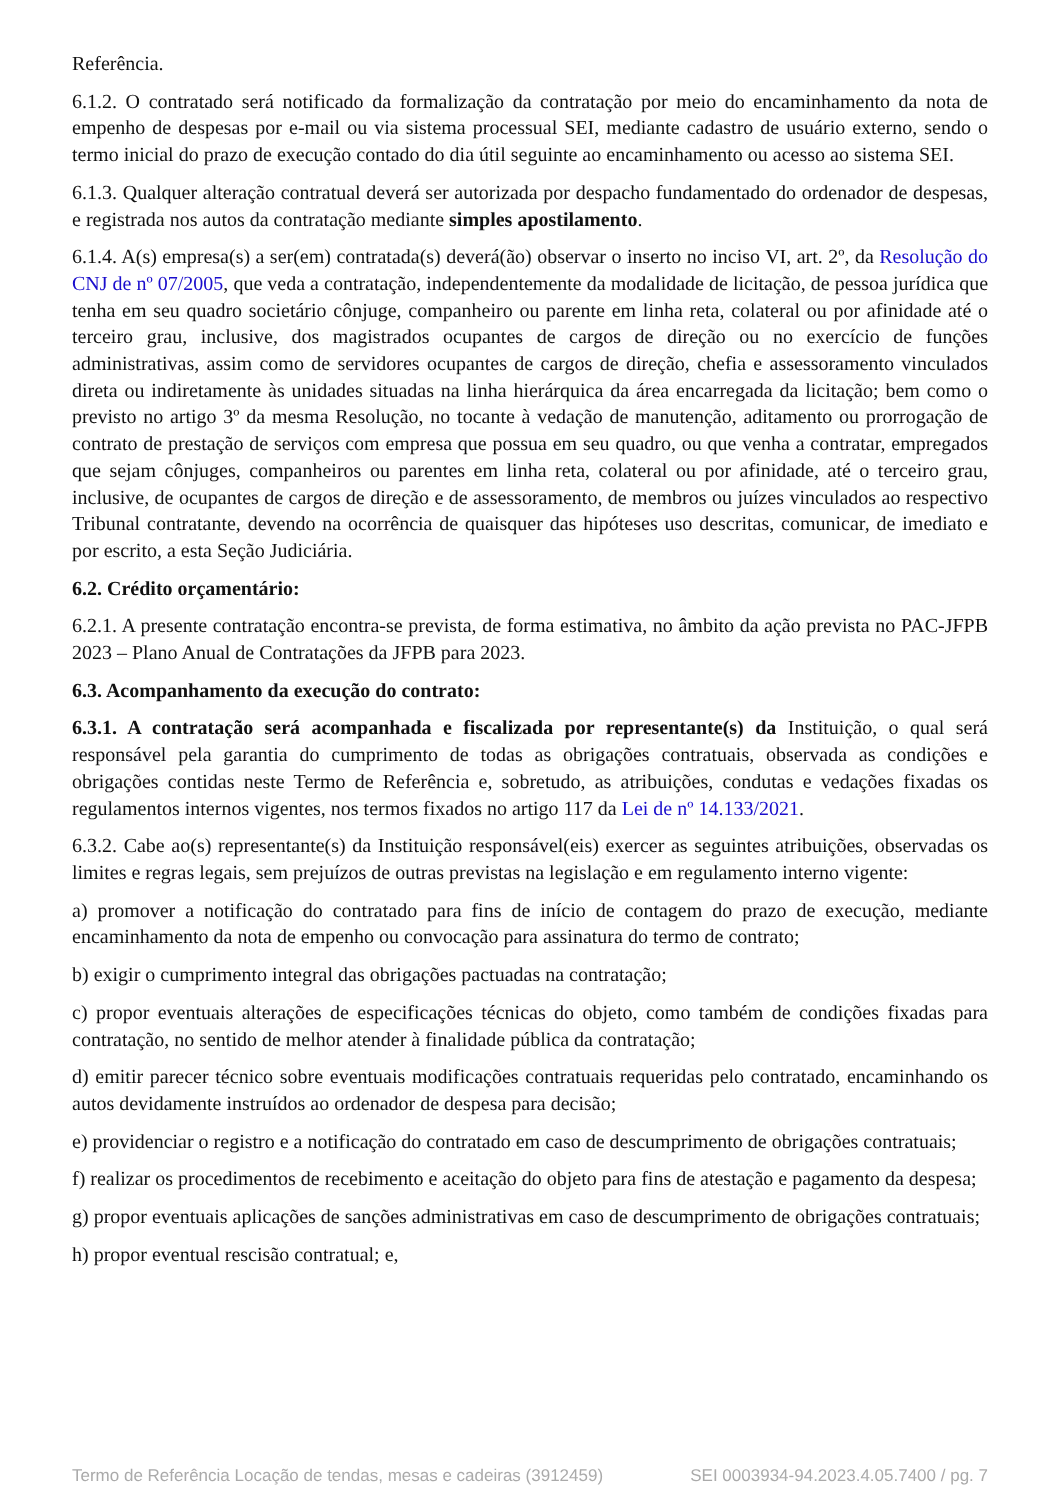Referência.
6.1.2. O contratado será notificado da formalização da contratação por meio do encaminhamento da nota de empenho de despesas por e-mail ou via sistema processual SEI, mediante cadastro de usuário externo, sendo o termo inicial do prazo de execução contado do dia útil seguinte ao encaminhamento ou acesso ao sistema SEI.
6.1.3. Qualquer alteração contratual deverá ser autorizada por despacho fundamentado do ordenador de despesas, e registrada nos autos da contratação mediante simples apostilamento.
6.1.4. A(s) empresa(s) a ser(em) contratada(s) deverá(ão) observar o inserto no inciso VI, art. 2º, da Resolução do CNJ de nº 07/2005, que veda a contratação, independentemente da modalidade de licitação, de pessoa jurídica que tenha em seu quadro societário cônjuge, companheiro ou parente em linha reta, colateral ou por afinidade até o terceiro grau, inclusive, dos magistrados ocupantes de cargos de direção ou no exercício de funções administrativas, assim como de servidores ocupantes de cargos de direção, chefia e assessoramento vinculados direta ou indiretamente às unidades situadas na linha hierárquica da área encarregada da licitação; bem como o previsto no artigo 3º da mesma Resolução, no tocante à vedação de manutenção, aditamento ou prorrogação de contrato de prestação de serviços com empresa que possua em seu quadro, ou que venha a contratar, empregados que sejam cônjuges, companheiros ou parentes em linha reta, colateral ou por afinidade, até o terceiro grau, inclusive, de ocupantes de cargos de direção e de assessoramento, de membros ou juízes vinculados ao respectivo Tribunal contratante, devendo na ocorrência de quaisquer das hipóteses uso descritas, comunicar, de imediato e por escrito, a esta Seção Judiciária.
6.2. Crédito orçamentário:
6.2.1. A presente contratação encontra-se prevista, de forma estimativa, no âmbito da ação prevista no PAC-JFPB 2023 – Plano Anual de Contratações da JFPB para 2023.
6.3. Acompanhamento da execução do contrato:
6.3.1. A contratação será acompanhada e fiscalizada por representante(s) da Instituição, o qual será responsável pela garantia do cumprimento de todas as obrigações contratuais, observada as condições e obrigações contidas neste Termo de Referência e, sobretudo, as atribuições, condutas e vedações fixadas os regulamentos internos vigentes, nos termos fixados no artigo 117 da Lei de nº 14.133/2021.
6.3.2. Cabe ao(s) representante(s) da Instituição responsável(eis) exercer as seguintes atribuições, observadas os limites e regras legais, sem prejuízos de outras previstas na legislação e em regulamento interno vigente:
a) promover a notificação do contratado para fins de início de contagem do prazo de execução, mediante encaminhamento da nota de empenho ou convocação para assinatura do termo de contrato;
b) exigir o cumprimento integral das obrigações pactuadas na contratação;
c) propor eventuais alterações de especificações técnicas do objeto, como também de condições fixadas para contratação, no sentido de melhor atender à finalidade pública da contratação;
d) emitir parecer técnico sobre eventuais modificações contratuais requeridas pelo contratado, encaminhando os autos devidamente instruídos ao ordenador de despesa para decisão;
e) providenciar o registro e a notificação do contratado em caso de descumprimento de obrigações contratuais;
f) realizar os procedimentos de recebimento e aceitação do objeto para fins de atestação e pagamento da despesa;
g) propor eventuais aplicações de sanções administrativas em caso de descumprimento de obrigações contratuais;
h) propor eventual rescisão contratual; e,
Termo de Referência Locação de tendas, mesas e cadeiras (3912459) SEI 0003934-94.2023.4.05.7400 / pg. 7